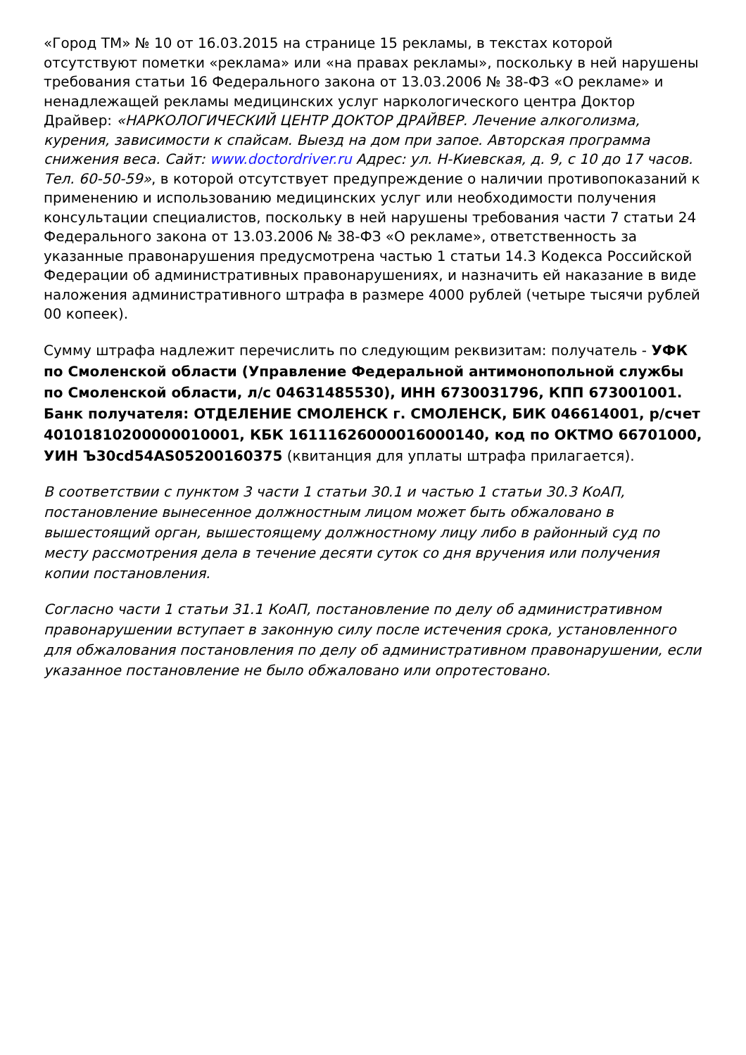«Город ТМ» № 10 от 16.03.2015 на странице 15 рекламы, в текстах которой отсутствуют пометки «реклама» или «на правах рекламы», поскольку в ней нарушены требования статьи 16 Федерального закона от 13.03.2006 № 38-ФЗ «О рекламе» и ненадлежащей рекламы медицинских услуг наркологического центра Доктор Драйвер: «НАРКОЛОГИЧЕСКИЙ ЦЕНТР ДОКТОР ДРАЙВЕР. Лечение алкоголизма, курения, зависимости к спайсам. Выезд на дом при запое. Авторская программа снижения веса. Сайт: www.doctordriver.ru Адрес: ул. Н-Киевская, д. 9, с 10 до 17 часов. Тел. 60-50-59», в которой отсутствует предупреждение о наличии противопоказаний к применению и использованию медицинских услуг или необходимости получения консультации специалистов, поскольку в ней нарушены требования части 7 статьи 24 Федерального закона от 13.03.2006 № 38-ФЗ «О рекламе», ответственность за указанные правонарушения предусмотрена частью 1 статьи 14.3 Кодекса Российской Федерации об административных правонарушениях, и назначить ей наказание в виде наложения административного штрафа в размере 4000 рублей (четыре тысячи рублей 00 копеек).
Сумму штрафа надлежит перечислить по следующим реквизитам: получатель - УФК по Смоленской области (Управление Федеральной антимонопольной службы по Смоленской области, л/с 04631485530), ИНН 6730031796, КПП 673001001. Банк получателя: ОТДЕЛЕНИЕ СМОЛЕНСК г. СМОЛЕНСК, БИК 046614001, р/счет 40101810200000010001, КБК 16111626000016000140, код по ОКТМО 66701000, УИН Ъ30cd54AS05200160375 (квитанция для уплаты штрафа прилагается).
В соответствии с пунктом 3 части 1 статьи 30.1 и частью 1 статьи 30.3 КоАП, постановление вынесенное должностным лицом может быть обжаловано в вышестоящий орган, вышестоящему должностному лицу либо в районный суд по месту рассмотрения дела в течение десяти суток со дня вручения или получения копии постановления.
Согласно части 1 статьи 31.1 КоАП, постановление по делу об административном правонарушении вступает в законную силу после истечения срока, установленного для обжалования постановления по делу об административном правонарушении, если указанное постановление не было обжаловано или опротестовано.